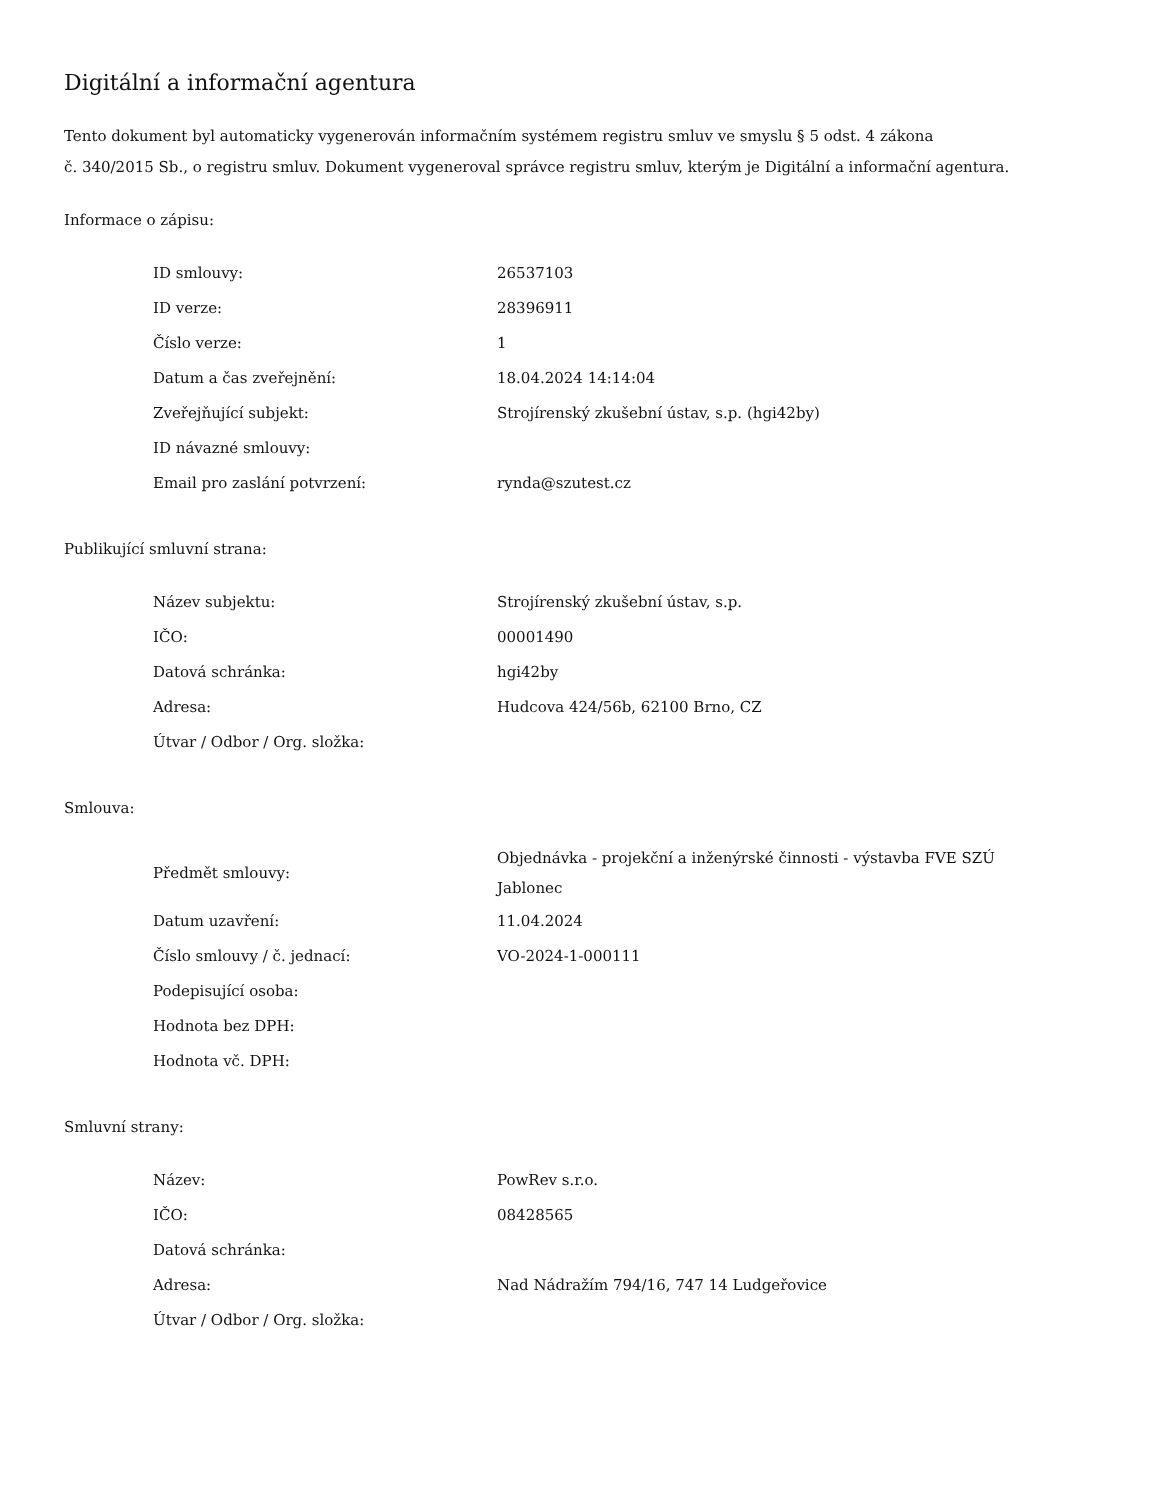Digitální a informační agentura
Tento dokument byl automaticky vygenerován informačním systémem registru smluv ve smyslu § 5 odst. 4 zákona
č. 340/2015 Sb., o registru smluv. Dokument vygeneroval správce registru smluv, kterým je Digitální a informační agentura.
Informace o zápisu:
| ID smlouvy: | 26537103 |
| ID verze: | 28396911 |
| Číslo verze: | 1 |
| Datum a čas zveřejnění: | 18.04.2024 14:14:04 |
| Zveřejňující subjekt: | Strojírenský zkušební ústav, s.p. (hgi42by) |
| ID návazné smlouvy: | |
| Email pro zaslání potvrzení: | rynda@szutest.cz |
Publikující smluvní strana:
| Název subjektu: | Strojírenský zkušební ústav, s.p. |
| IČO: | 00001490 |
| Datová schránka: | hgi42by |
| Adresa: | Hudcova 424/56b, 62100 Brno, CZ |
| Útvar / Odbor / Org. složka: | |
Smlouva:
| Předmět smlouvy: | Objednávka - projekční a inženýrské činnosti - výstavba FVE SZÚ Jablonec |
| Datum uzavření: | 11.04.2024 |
| Číslo smlouvy / č. jednací: | VO-2024-1-000111 |
| Podepisující osoba: | |
| Hodnota bez DPH: | |
| Hodnota vč. DPH: | |
Smluvní strany:
| Název: | PowRev s.r.o. |
| IČO: | 08428565 |
| Datová schránka: | |
| Adresa: | Nad Nádražím 794/16, 747 14 Ludgeřovice |
| Útvar / Odbor / Org. složka: | |